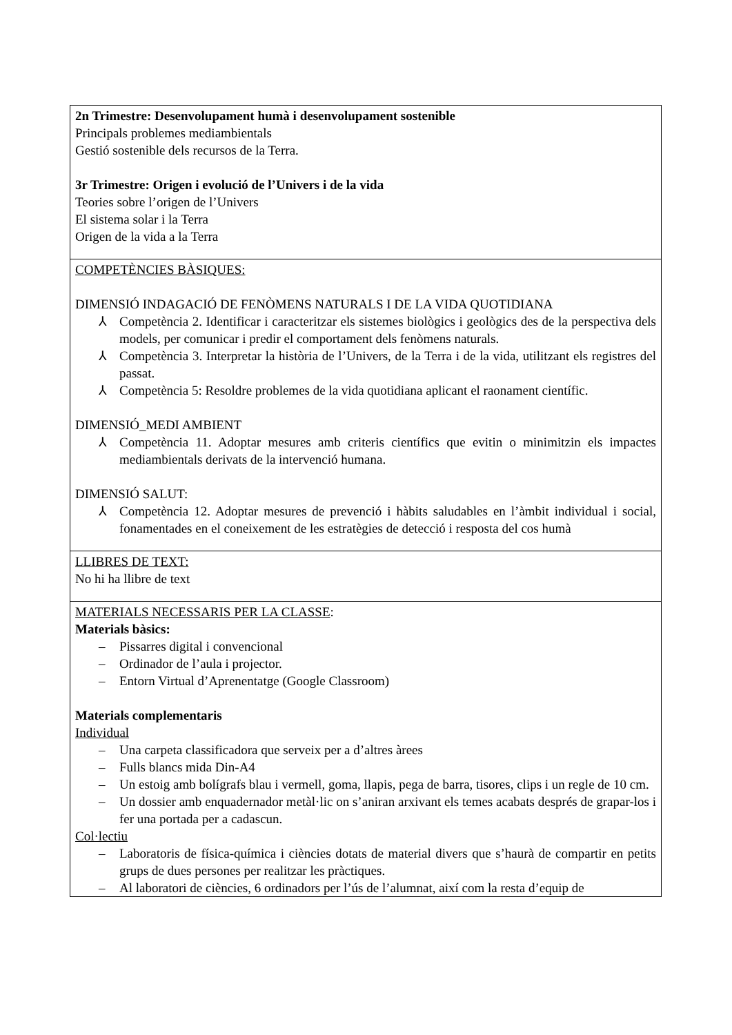| 2n Trimestre: Desenvolupament humà i desenvolupament sostenible Principals problemes mediambientals Gestió sostenible dels recursos de la Terra. 3r Trimestre: Origen i evolució de l’Univers i de la vida Teories sobre l’origen de l’Univers El sistema solar i la Terra Origen de la vida a la Terra |
| COMPETÈNCIES BÀSIQUES: DIMENSIÓ INDAGACIÓ DE FENÒMENS NATURALS I DE LA VIDA QUOTIDIANA ⅄ Competència 2. Identificar i caracteritzar els sistemes biològics i geològics des de la perspectiva dels models, per comunicar i predir el comportament dels fenòmens naturals. ⅄ Competència 3. Interpretar la història de l’Univers, de la Terra i de la vida, utilitzant els registres del passat. ⅄ Competència 5: Resoldre problemes de la vida quotidiana aplicant el raonament científic. DIMENSIÓ_MEDI AMBIENT ⅄ Competència 11. Adoptar mesures amb criteris científics que evitin o minimitzin els impactes mediambientals derivats de la intervenció humana. DIMENSIÓ SALUT: ⅄ Competència 12. Adoptar mesures de prevenció i hàbits saludables en l’àmbit individual i social, fonamentades en el coneixement de les estratègies de detecció i resposta del cos humà |
| LLIBRES DE TEXT: No hi ha llibre de text |
| MATERIALS NECESSARIS PER LA CLASSE : Materials bàsics: – Pissarres digital i convencional – Ordinador de l’aula i projector. – Entorn Virtual d’Aprenentatge (Google Classroom) Materials complementaris Individual – Una carpeta classificadora que serveix per a d’altres àrees – Fulls blancs mida Din-A4 – Un estoig amb bolígrafs blau i vermell, goma, llapis, pega de barra, tisores, clips i un regle de 10 cm. – Un dossier amb enquadernador metàl·lic on s’aniran arxivant els temes acabats després de grapar-los i fer una portada per a cadascun. Col·lectiu – Laboratoris de física-química i ciències dotats de material divers que s’haurà de compartir en petits grups de dues persones per realitzar les pràctiques. – Al laboratori de ciències, 6 ordinadors per l’ús de l’alumnat, així com la resta d’equip de |